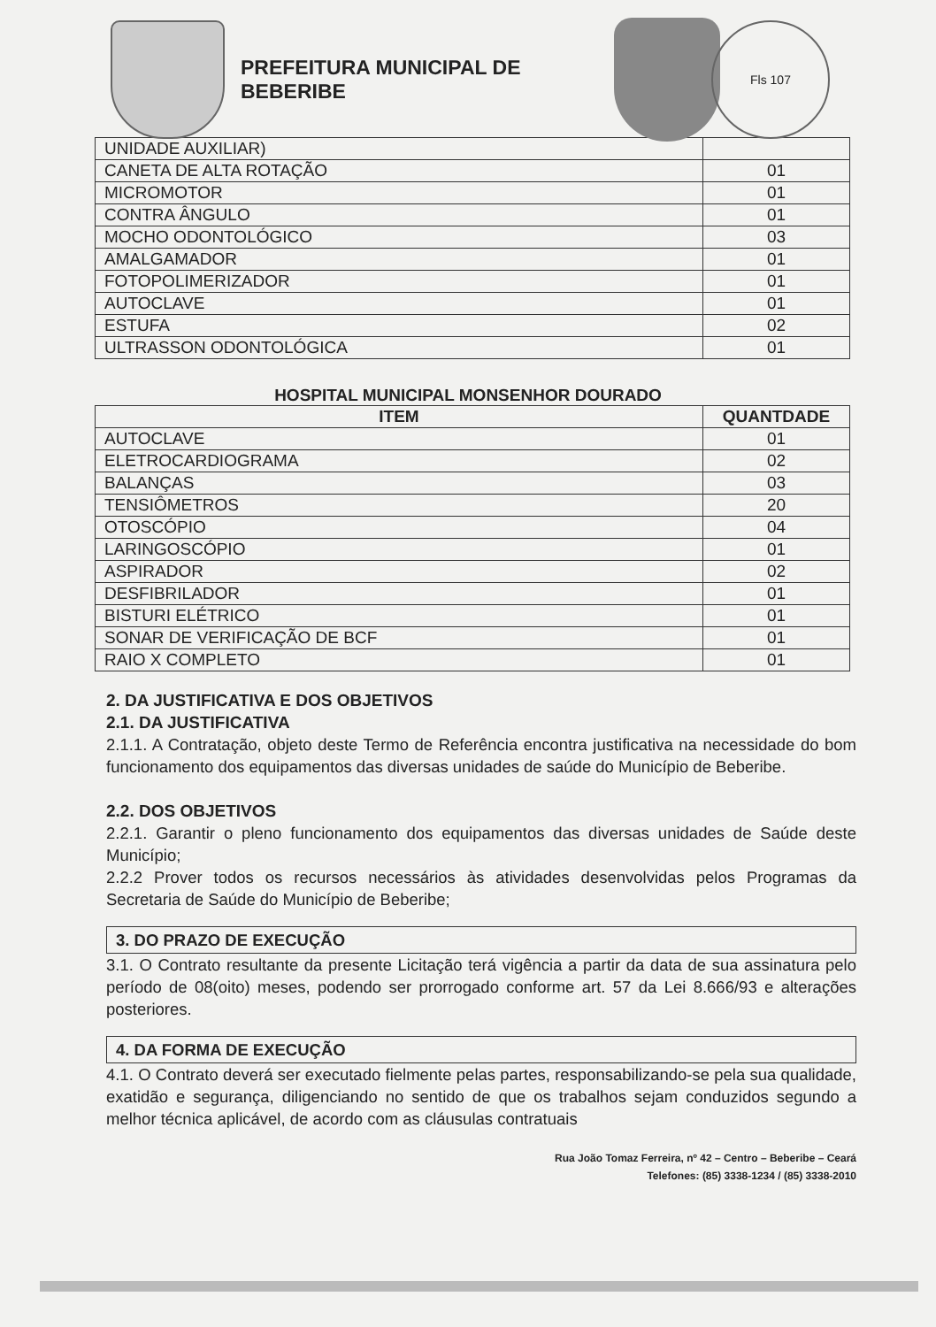PREFEITURA MUNICIPAL DE BEBERIBE
Fls 107
| UNIDADE AUXILIAR) | |
| CANETA DE ALTA ROTAÇÃO | 01 |
| MICROMOTOR | 01 |
| CONTRA ÂNGULO | 01 |
| MOCHO ODONTOLÓGICO | 03 |
| AMALGAMADOR | 01 |
| FOTOPOLIMERIZADOR | 01 |
| AUTOCLAVE | 01 |
| ESTUFA | 02 |
| ULTRASSON ODONTOLÓGICA | 01 |
HOSPITAL MUNICIPAL MONSENHOR DOURADO
| ITEM | QUANTDADE |
| --- | --- |
| AUTOCLAVE | 01 |
| ELETROCARDIOGRAMA | 02 |
| BALANÇAS | 03 |
| TENSIÔMETROS | 20 |
| OTOSCÓPIO | 04 |
| LARINGOSCÓPIO | 01 |
| ASPIRADOR | 02 |
| DESFIBRILADOR | 01 |
| BISTURI ELÉTRICO | 01 |
| SONAR DE VERIFICAÇÃO DE BCF | 01 |
| RAIO X COMPLETO | 01 |
2. DA JUSTIFICATIVA E DOS OBJETIVOS
2.1. DA JUSTIFICATIVA
2.1.1. A Contratação, objeto deste Termo de Referência encontra justificativa na necessidade do bom funcionamento dos equipamentos das diversas unidades de saúde do Município de Beberibe.
2.2. DOS OBJETIVOS
2.2.1. Garantir o pleno funcionamento dos equipamentos das diversas unidades de Saúde deste Município;
2.2.2 Prover todos os recursos necessários às atividades desenvolvidas pelos Programas da Secretaria de Saúde do Município de Beberibe;
3. DO PRAZO DE EXECUÇÃO
3.1. O Contrato resultante da presente Licitação terá vigência a partir da data de sua assinatura pelo período de 08(oito) meses, podendo ser prorrogado conforme art. 57 da Lei 8.666/93 e alterações posteriores.
4. DA FORMA DE EXECUÇÃO
4.1. O Contrato deverá ser executado fielmente pelas partes, responsabilizando-se pela sua qualidade, exatidão e segurança, diligenciando no sentido de que os trabalhos sejam conduzidos segundo a melhor técnica aplicável, de acordo com as cláusulas contratuais
Rua João Tomaz Ferreira, nº 42 – Centro – Beberibe – Ceará
Telefones: (85) 3338-1234 / (85) 3338-2010